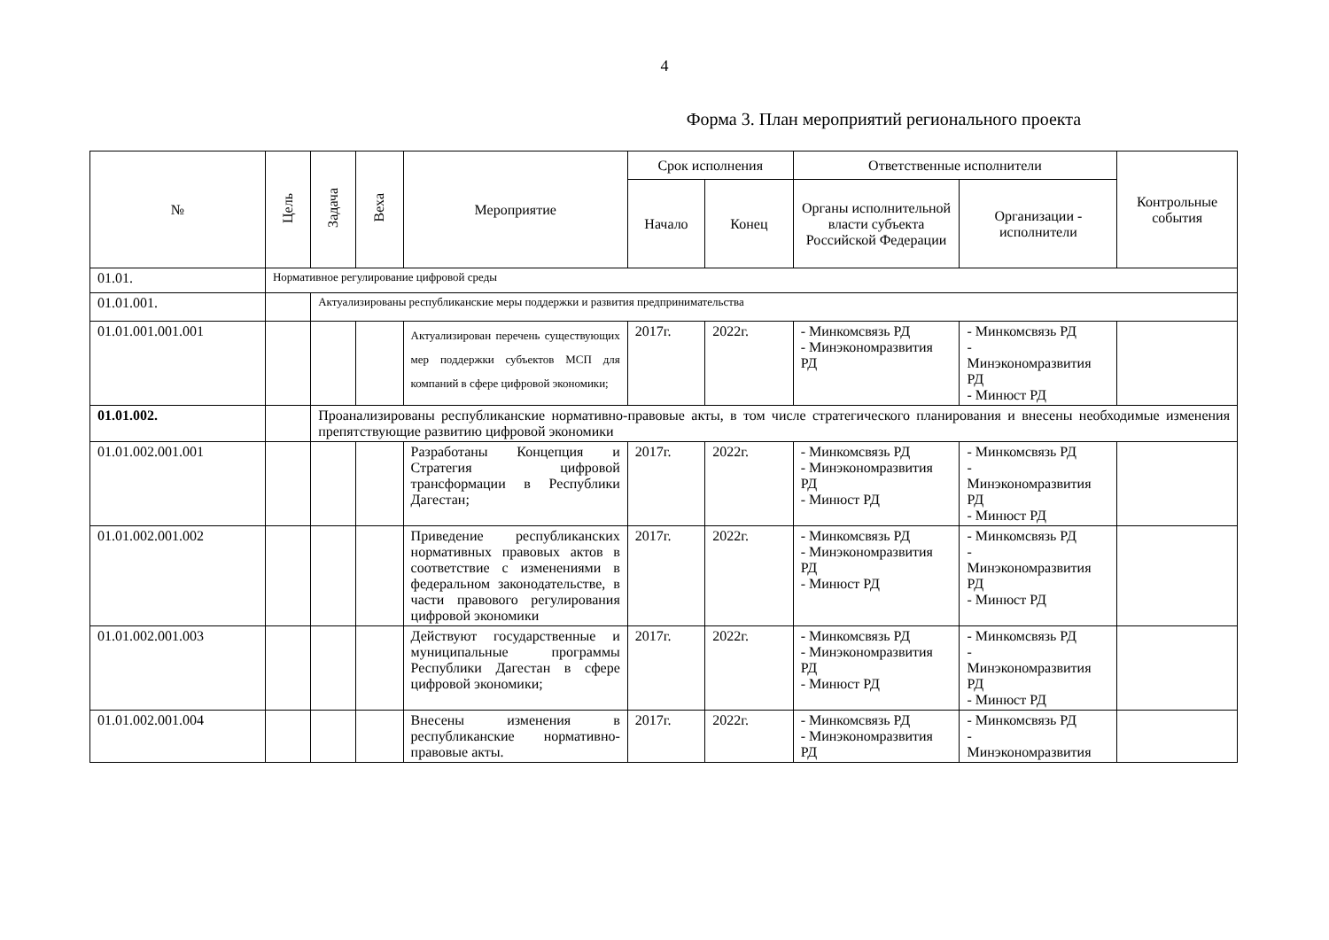4
Форма 3. План мероприятий регионального проекта
| № | Цель | Задача | Веха | Мероприятие | Срок исполнения | | Ответственные исполнители | | Контрольные события |
| --- | --- | --- | --- | --- | --- | --- | --- | --- | --- |
| | | | | | Начало | Конец | Органы исполнительной власти субъекта Российской Федерации | Организации - исполнители | |
| 01.01. | Нормативное регулирование цифровой среды | | | | | | | | |
| 01.01.001. | | Актуализированы республиканские меры поддержки и развития предпринимательства | | | | | | | |
| 01.01.001.001.001 | | | | Актуализирован перечень существующих мер поддержки субъектов МСП для компаний в сфере цифровой экономики; | 2017г. | 2022г. | - Минкомсвязь РД - Минэкономразвития РД | - Минкомсвязь РД - Минэкономразвития РД - Минюст РД | |
| 01.01.002. | | Проанализированы республиканские нормативно-правовые акты, в том числе стратегического планирования и внесены необходимые изменения препятствующие развитию цифровой экономики | | | | | | | |
| 01.01.002.001.001 | | | | Разработаны Концепция и Стратегия цифровой трансформации в Республики Дагестан; | 2017г. | 2022г. | - Минкомсвязь РД - Минэкономразвития РД - Минюст РД | - Минкомсвязь РД - Минэкономразвития РД - Минюст РД | |
| 01.01.002.001.002 | | | | Приведение республиканских нормативных правовых актов в соответствие с изменениями в федеральном законодательстве, в части правового регулирования цифровой экономики | 2017г. | 2022г. | - Минкомсвязь РД - Минэкономразвития РД - Минюст РД | - Минкомсвязь РД - Минэкономразвития РД - Минюст РД | |
| 01.01.002.001.003 | | | | Действуют государственные и муниципальные программы Республики Дагестан в сфере цифровой экономики; | 2017г. | 2022г. | - Минкомсвязь РД - Минэкономразвития РД - Минюст РД | - Минкомсвязь РД - Минэкономразвития РД - Минюст РД | |
| 01.01.002.001.004 | | | | Внесены изменения в республиканские нормативно-правовые акты. | 2017г. | 2022г. | - Минкомсвязь РД - Минэкономразвития РД | - Минкомсвязь РД - Минэкономразвития | |